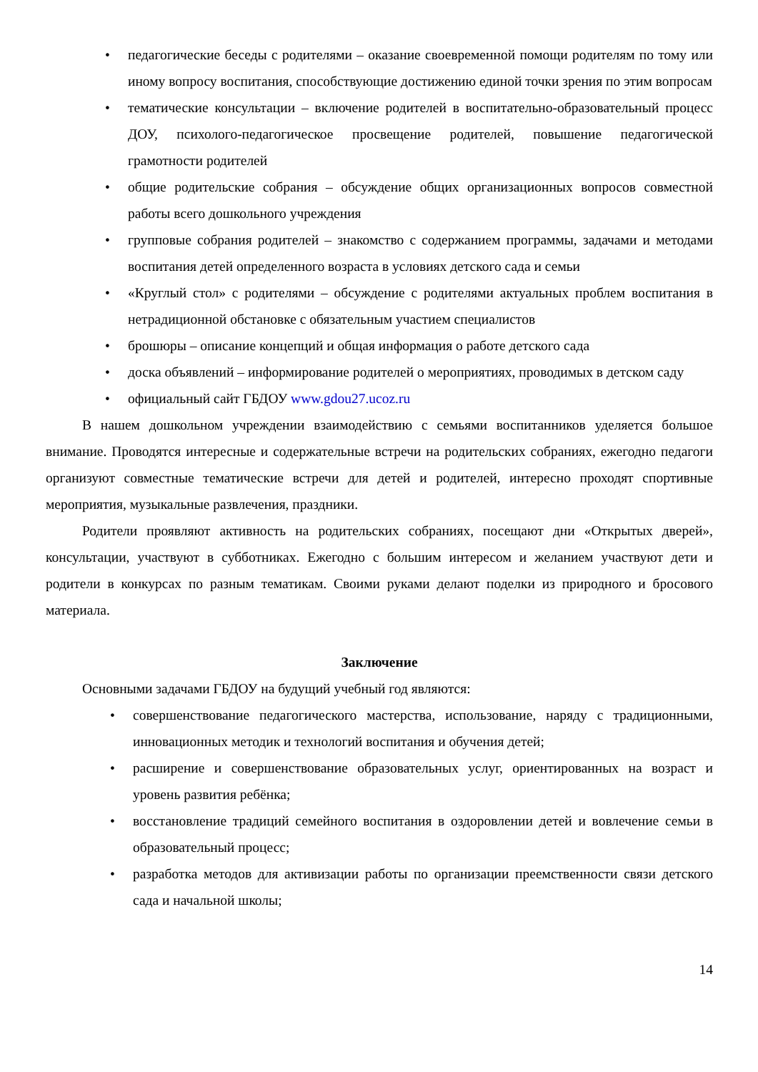• педагогические беседы с родителями – оказание своевременной помощи родителям по тому или иному вопросу воспитания, способствующие достижению единой точки зрения по этим вопросам
• тематические консультации – включение родителей в воспитательно-образовательный процесс ДОУ, психолого-педагогическое просвещение родителей, повышение педагогической грамотности родителей
• общие родительские собрания – обсуждение общих организационных вопросов совместной работы всего дошкольного учреждения
• групповые собрания родителей – знакомство с содержанием программы, задачами и методами воспитания детей определенного возраста в условиях детского сада и семьи
• «Круглый стол» с родителями – обсуждение с родителями актуальных проблем воспитания в нетрадиционной обстановке с обязательным участием специалистов
• брошюры – описание концепций и общая информация о работе детского сада
• доска объявлений – информирование родителей о мероприятиях, проводимых в детском саду
• официальный сайт ГБДОУ www.gdou27.ucoz.ru
В нашем дошкольном учреждении взаимодействию с семьями воспитанников уделяется большое внимание. Проводятся интересные и содержательные встречи на родительских собраниях, ежегодно педагоги организуют совместные тематические встречи для детей и родителей, интересно проходят спортивные мероприятия, музыкальные развлечения, праздники.
Родители проявляют активность на родительских собраниях, посещают дни «Открытых дверей», консультации, участвуют в субботниках. Ежегодно с большим интересом и желанием участвуют дети и родители в конкурсах по разным тематикам. Своими руками делают поделки из природного и бросового материала.
Заключение
Основными задачами ГБДОУ на будущий учебный год являются:
• совершенствование педагогического мастерства, использование, наряду с традиционными, инновационных методик и технологий воспитания и обучения детей;
• расширение и совершенствование образовательных услуг, ориентированных на возраст и уровень развития ребёнка;
• восстановление традиций семейного воспитания в оздоровлении детей и вовлечение семьи в образовательный процесс;
• разработка методов для активизации работы по организации преемственности связи детского сада и начальной школы;
14